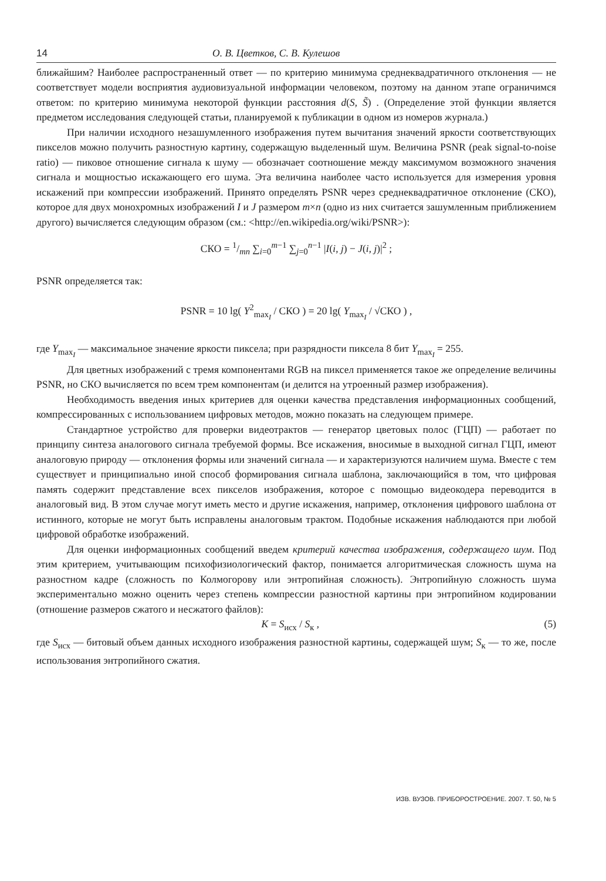14 О. В. Цветков, С. В. Кулешов
ближайшим? Наиболее распространенный ответ — по критерию минимума среднеквадратичного отклонения — не соответствует модели восприятия аудиовизуальной информации человеком, поэтому на данном этапе ограничимся ответом: по критерию минимума некоторой функции расстояния d(S, S̃) . (Определение этой функции является предметом исследования следующей статьи, планируемой к публикации в одном из номеров журнала.)
При наличии исходного незашумленного изображения путем вычитания значений яркости соответствующих пикселов можно получить разностную картину, содержащую выделенный шум. Величина PSNR (peak signal-to-noise ratio) — пиковое отношение сигнала к шуму — обозначает соотношение между максимумом возможного значения сигнала и мощностью искажающего его шума. Эта величина наиболее часто используется для измерения уровня искажений при компрессии изображений. Принято определять PSNR через среднеквадратичное отклонение (СКО), которое для двух монохромных изображений I и J размером m×n (одно из них считается зашумленным приближением другого) вычисляется следующим образом (см.: <http://en.wikipedia.org/wiki/PSNR>):
СКО = 1/mn ∑<sub>i=0</sub><sup>m−1</sup> ∑<sub>j=0</sub><sup>n−1</sup> |I(i, j) − J(i, j)|<sup>2</sup> ;
PSNR определяется так:
PSNR = 10 lg( Y<sup>2</sup><sub>max<sub>I</sub></sub> / СКО ) = 20 lg( Y<sub>max<sub>I</sub></sub> / √СКО ) ,
где Y<sub>max<sub>I</sub></sub> — максимальное значение яркости пиксела; при разрядности пиксела 8 бит Y<sub>max<sub>I</sub></sub> = 255.
Для цветных изображений с тремя компонентами RGB на пиксел применяется такое же определение величины PSNR, но СКО вычисляется по всем трем компонентам (и делится на утроенный размер изображения).
Необходимость введения иных критериев для оценки качества представления информационных сообщений, компрессированных с использованием цифровых методов, можно показать на следующем примере.
Стандартное устройство для проверки видеотрактов — генератор цветовых полос (ГЦП) — работает по принципу синтеза аналогового сигнала требуемой формы. Все искажения, вносимые в выходной сигнал ГЦП, имеют аналоговую природу — отклонения формы или значений сигнала — и характеризуются наличием шума. Вместе с тем существует и принципиально иной способ формирования сигнала шаблона, заключающийся в том, что цифровая память содержит представление всех пикселов изображения, которое с помощью видеокодера переводится в аналоговый вид. В этом случае могут иметь место и другие искажения, например, отклонения цифрового шаблона от истинного, которые не могут быть исправлены аналоговым трактом. Подобные искажения наблюдаются при любой цифровой обработке изображений.
Для оценки информационных сообщений введем критерий качества изображения, содержащего шум. Под этим критерием, учитывающим психофизиологический фактор, понимается алгоритмическая сложность шума на разностном кадре (сложность по Колмогорову или энтропийная сложность). Энтропийную сложность шума экспериментально можно оценить через степень компрессии разностной картины при энтропийном кодировании (отношение размеров сжатого и несжатого файлов):
K = S<sub>исх</sub> / S<sub>к</sub> , (5)
где S<sub>исх</sub> — битовый объем данных исходного изображения разностной картины, содержащей шум; S<sub>к</sub> — то же, после использования энтропийного сжатия.
ИЗВ. ВУЗОВ. ПРИБОРОСТРОЕНИЕ. 2007. Т. 50, № 5